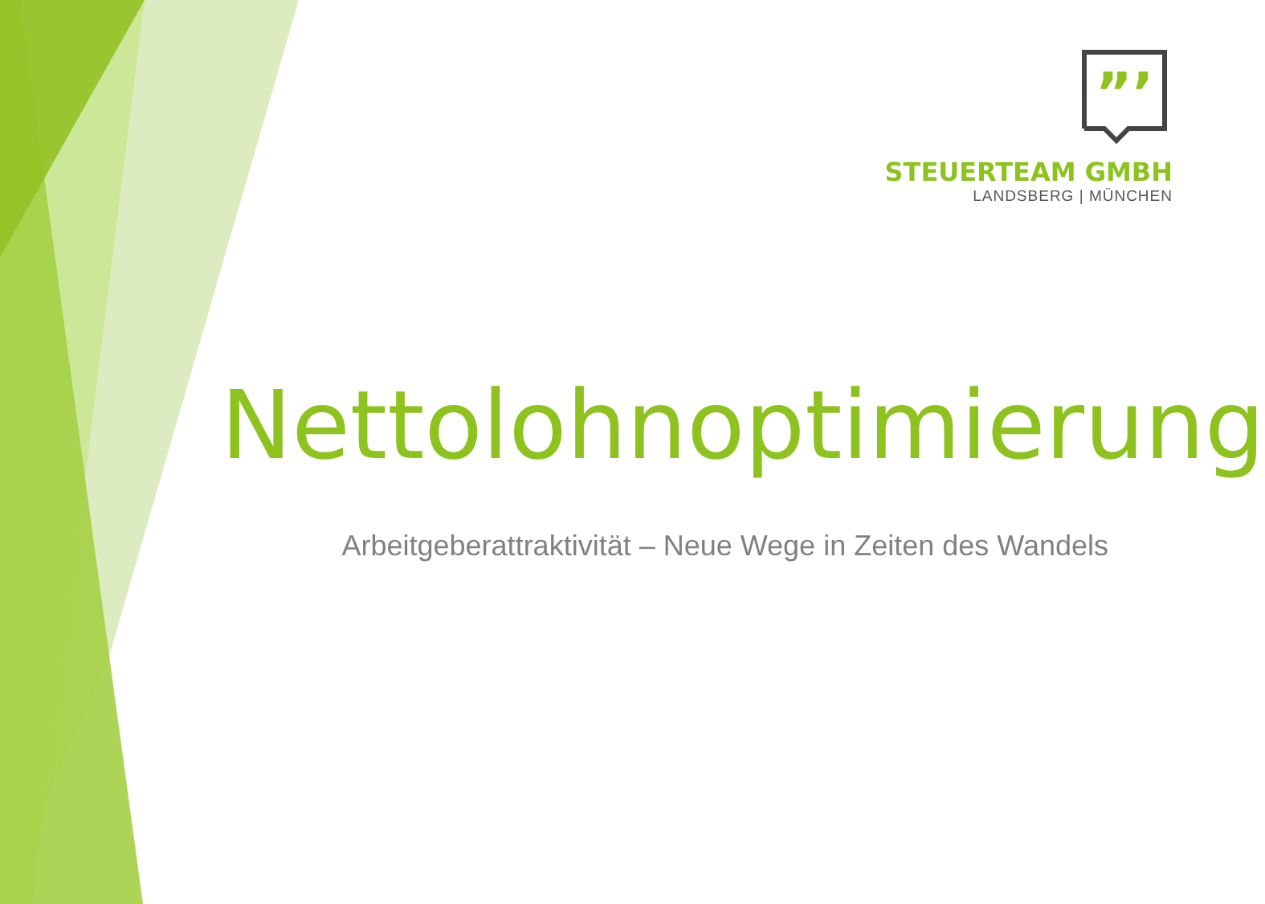”’
STEUERTEAM GMBH
LANDSBERG | MÜNCHEN
Nettolohnoptimierung
Arbeitgeberattraktivität – Neue Wege in Zeiten des Wandels